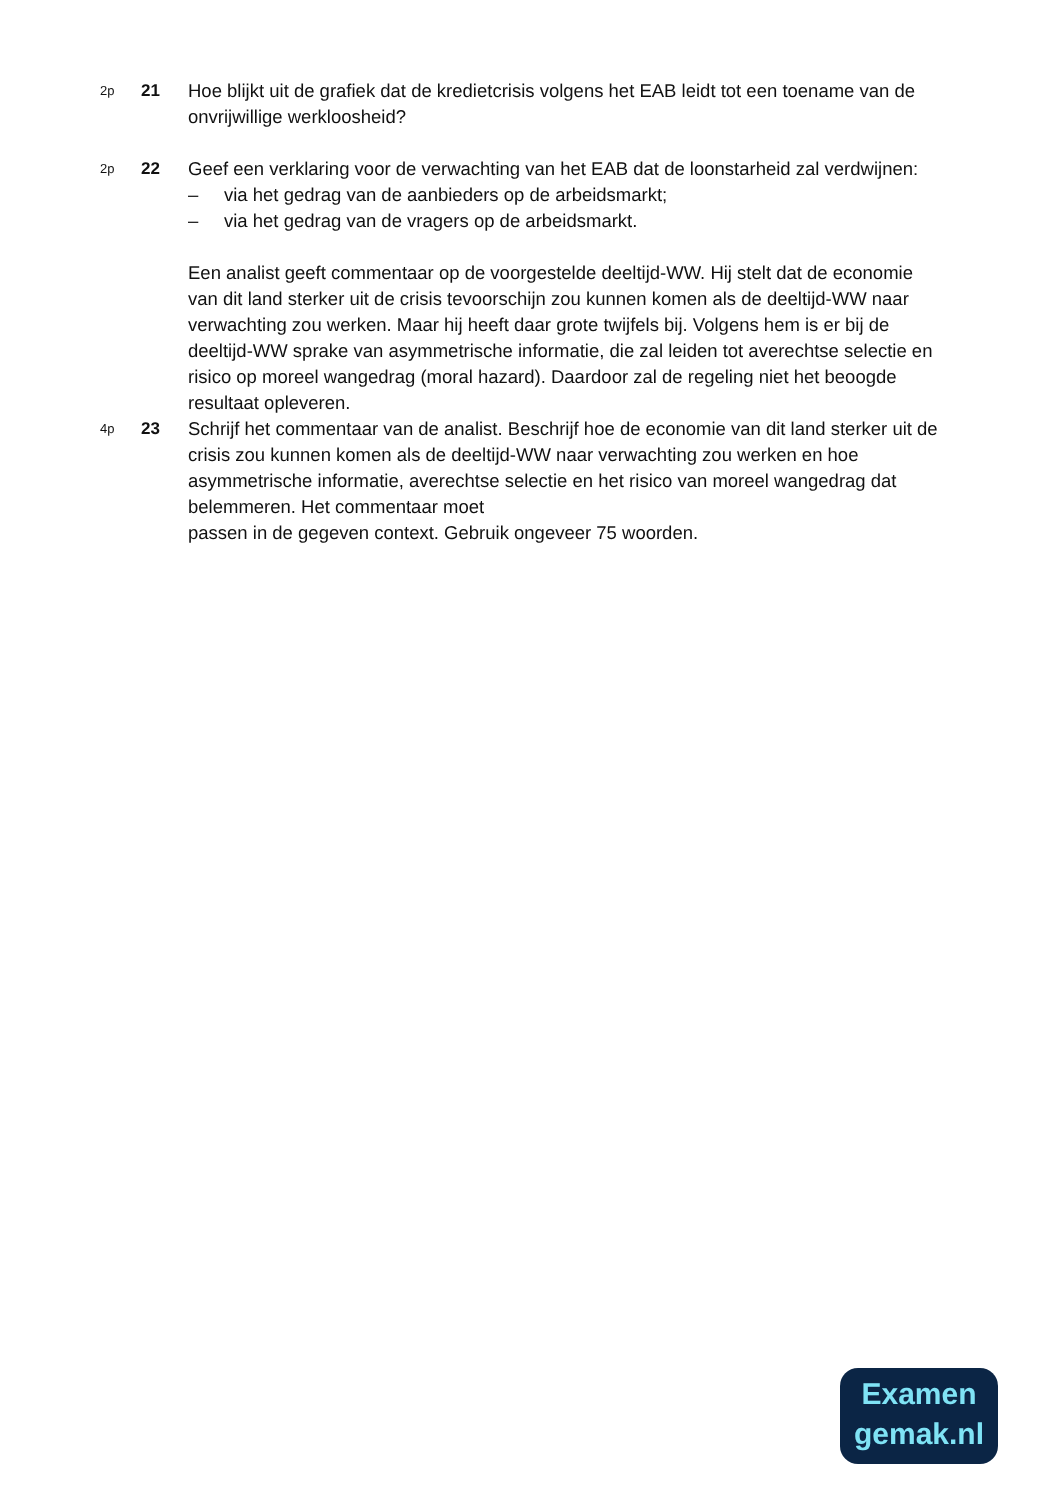2p
21 Hoe blijkt uit de grafiek dat de kredietcrisis volgens het EAB leidt tot een toename van de onvrijwillige werkloosheid?
2p
22 Geef een verklaring voor de verwachting van het EAB dat de loonstarheid zal verdwijnen:
– via het gedrag van de aanbieders op de arbeidsmarkt;
– via het gedrag van de vragers op de arbeidsmarkt.
Een analist geeft commentaar op de voorgestelde deeltijd-WW. Hij stelt dat de economie van dit land sterker uit de crisis tevoorschijn zou kunnen komen als de deeltijd-WW naar verwachting zou werken. Maar hij heeft daar grote twijfels bij. Volgens hem is er bij de deeltijd-WW sprake van asymmetrische informatie, die zal leiden tot averechtse selectie en risico op moreel wangedrag (moral hazard). Daardoor zal de regeling niet het beoogde resultaat opleveren.
4p
23 Schrijf het commentaar van de analist. Beschrijf hoe de economie van dit land sterker uit de crisis zou kunnen komen als de deeltijd-WW naar verwachting zou werken en hoe asymmetrische informatie, averechtse selectie en het risico van moreel wangedrag dat belemmeren. Het commentaar moet
passen in de gegeven context. Gebruik ongeveer 75 woorden.
Examen
gemak.nl